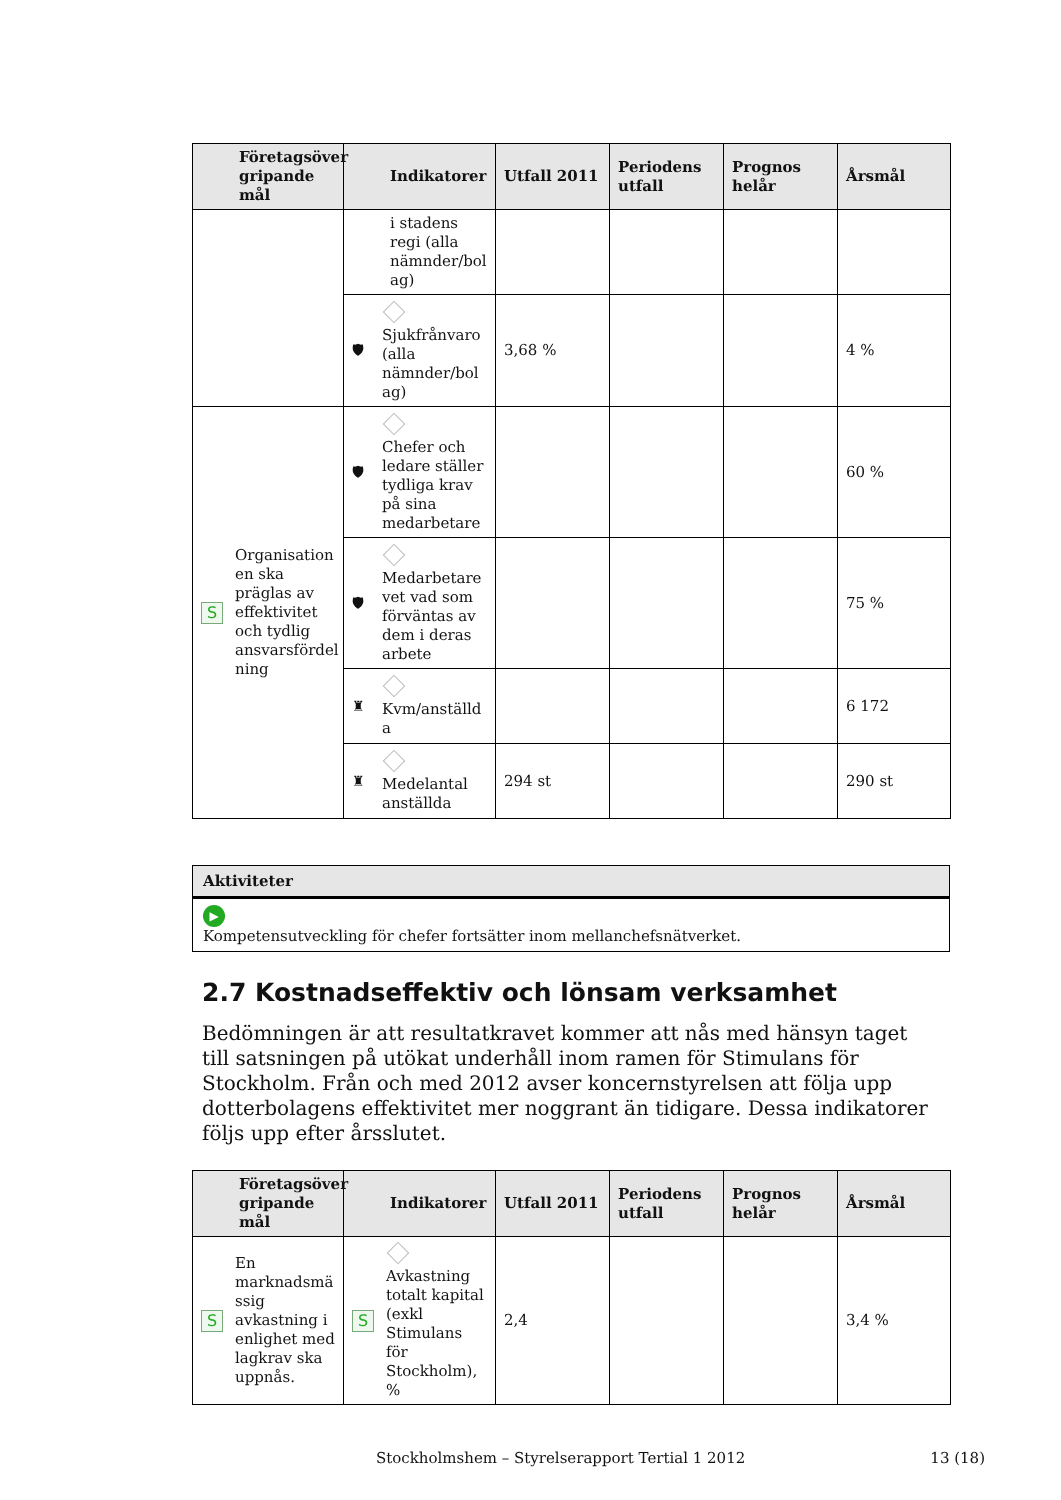| Företagsöver gripande mål | Indikatorer | Utfall 2011 | Periodens utfall | Prognos helår | Årsmål |
| --- | --- | --- | --- | --- | --- |
| | i stadens regi (alla nämnder/bol ag) | | | | |
| | 🛡 Sjukfrånvaro (alla nämnder/bol ag) | 3,68 % | | | 4 % |
| S Organisation en ska präglas av effektivitet och tydlig ansvarsfördel ning | 🛡 Chefer och ledare ställer tydliga krav på sina medarbetare | | | | 60 % |
| | 🛡 Medarbetare vet vad som förväntas av dem i deras arbete | | | | 75 % |
| | ♜ Kvm/anställd a | | | | 6 172 |
| | ♜ Medelantal anställda | 294 st | | | 290 st |
Aktiviteter
▶
Kompetensutveckling för chefer fortsätter inom mellanchefsnätverket.
2.7 Kostnadseffektiv och lönsam verksamhet
Bedömningen är att resultatkravet kommer att nås med hänsyn taget till satsningen på utökat underhåll inom ramen för Stimulans för Stockholm. Från och med 2012 avser koncernstyrelsen att följa upp dotterbolagens effektivitet mer noggrant än tidigare. Dessa indikatorer följs upp efter årsslutet.
| Företagsöver gripande mål | Indikatorer | Utfall 2011 | Periodens utfall | Prognos helår | Årsmål |
| --- | --- | --- | --- | --- | --- |
| S En marknadsmä ssig avkastning i enlighet med lagkrav ska uppnås. | S Avkastning totalt kapital (exkl Stimulans för Stockholm), % | 2,4 | | | 3,4 % |
Stockholmshem – Styrelserapport Tertial 1 2012 13 (18)